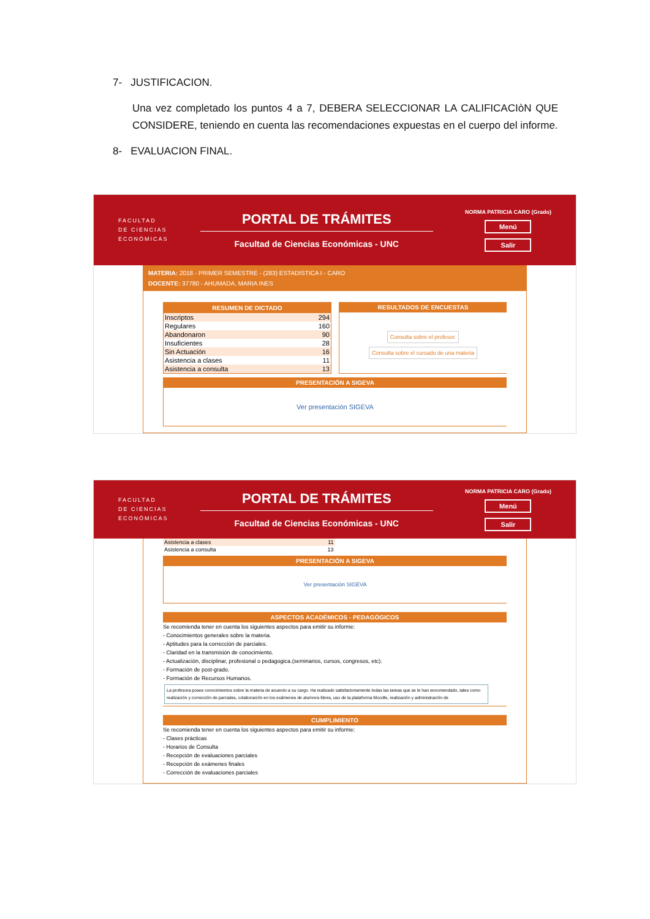7- JUSTIFICACION.
Una vez completado los puntos 4 a 7, DEBERA SELECCIONAR LA CALIFICACIòN QUE CONSIDERE, teniendo en cuenta las recomendaciones expuestas en el cuerpo del informe.
8- EVALUACION FINAL.
FACULTAD
DE CIENCIAS
ECONÓMICAS
PORTAL DE TRÁMITES
Facultad de Ciencias Económicas - UNC
NORMA PATRICIA CARO (Grado)
Menú
Salir
MATERIA: 2018 - PRIMER SEMESTRE - (283) ESTADISTICA I - CARO
DOCENTE: 37780 - AHUMADA, MARIA INES
RESUMEN DE DICTADO
| Inscriptos | 294 |
| Regulares | 160 |
| Abandonaron | 90 |
| Insuficientes | 28 |
| Sin Actuación | 16 |
| Asistencia a clases | 11 |
| Asistencia a consulta | 13 |
RESULTADOS DE ENCUESTAS
Consulta sobre el profesor.
Consulta sobre el cursado de una materia
PRESENTACIÓN A SIGEVA
Ver presentación SIGEVA
FACULTAD
DE CIENCIAS
ECONÓMICAS
PORTAL DE TRÁMITES
Facultad de Ciencias Económicas - UNC
NORMA PATRICIA CARO (Grado)
Menú
Salir
| Asistencia a clases | 11 |
| Asistencia a consulta | 13 |
PRESENTACIÓN A SIGEVA
Ver presentación SIGEVA
ASPECTOS ACADÉMICOS - PEDAGÓGICOS
Se recomienda tener en cuenta los siguientes aspectos para emitir su informe:
- Conocimientos generales sobre la materia.
- Aptitudes para la corrección de parciales.
- Claridad en la transmisión de conocimiento.
- Actualización, disciplinar, profesional o pedagogica.(seminarios, cursos, congresos, etc).
- Formación de post-grado.
- Formación de Recursos Humanos.
La profesora posee conocimientos sobre la materia de acuerdo a su cargo. Ha realizado satisfactoriamente todas las tareas que se le han encomendado, tales como realización y corrección de parciales, colaboración en los exámenes de alumnos libres, uso de la plataforma Moodle, realización y administración de
CUMPLIMIENTO
Se recomienda tener en cuenta los siguientes aspectos para emitir su informe:
- Clases prácticas
- Horarios de Consulta
- Recepción de evaluaciones parciales
- Recepción de exámenes finales
- Corrección de evaluaciones parciales